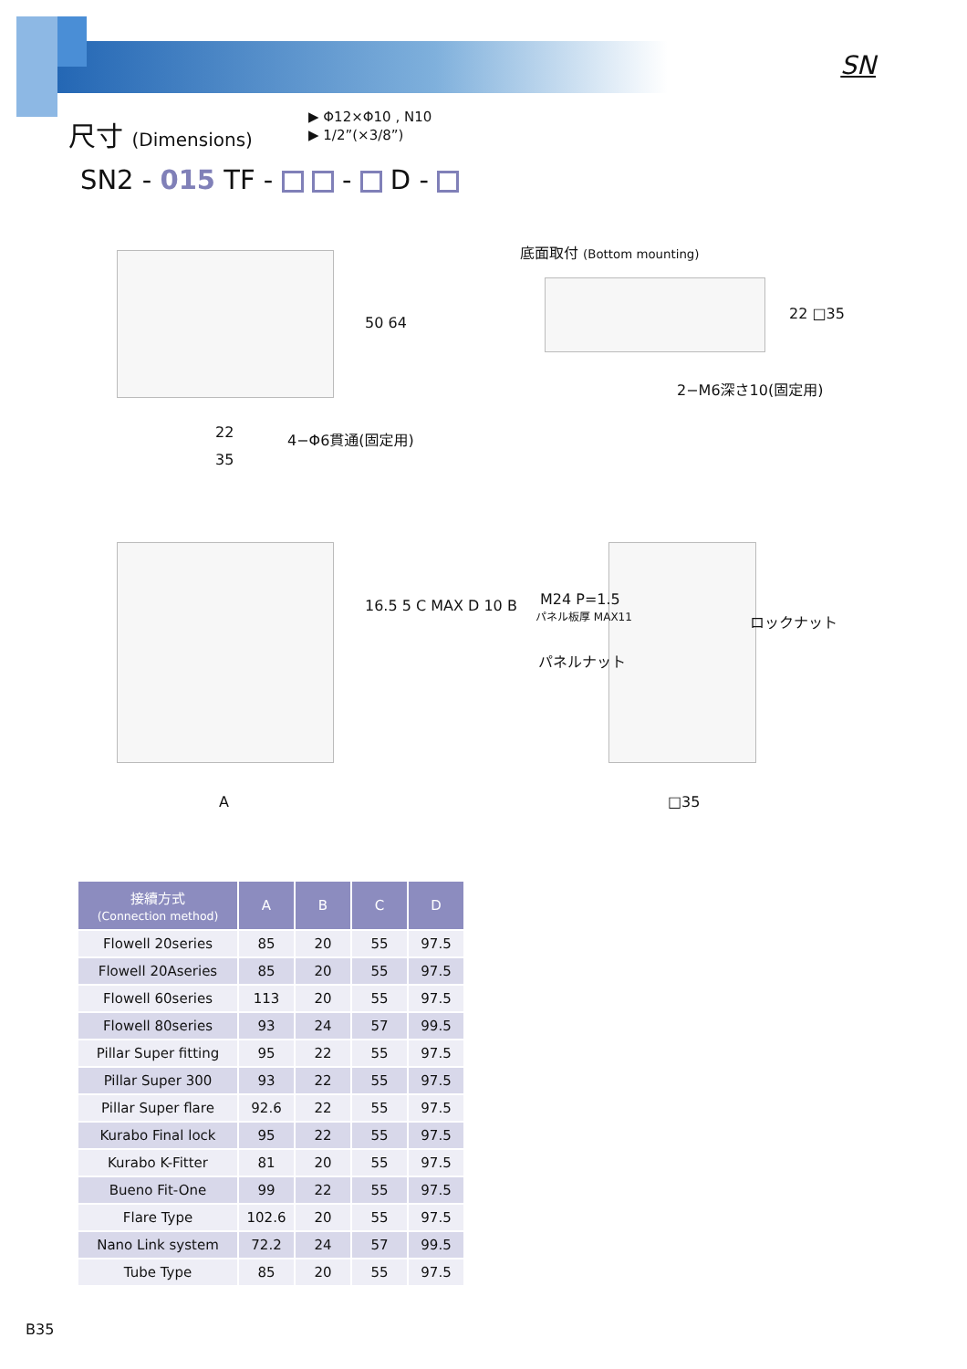SN
尺寸 (Dimensions)
▶ Φ12×Φ10 , N10
▶ 1/2”(×3/8”)
SN2 - 015 TF - - D -
50 64
22 4−Φ6貫通(固定用)
35
底面取付 (Bottom mounting)
22 □35
2−M6深さ10(固定用)
16.5 5 C MAX D 10 B
A
M24 P=1.5
パネル板厚 MAX11 ロックナット
パネルナット
□35
| 接續方式 (Connection method) | A | B | C | D |
| --- | --- | --- | --- | --- |
| Flowell 20series | 85 | 20 | 55 | 97.5 |
| Flowell 20Aseries | 85 | 20 | 55 | 97.5 |
| Flowell 60series | 113 | 20 | 55 | 97.5 |
| Flowell 80series | 93 | 24 | 57 | 99.5 |
| Pillar Super fitting | 95 | 22 | 55 | 97.5 |
| Pillar Super 300 | 93 | 22 | 55 | 97.5 |
| Pillar Super flare | 92.6 | 22 | 55 | 97.5 |
| Kurabo Final lock | 95 | 22 | 55 | 97.5 |
| Kurabo K-Fitter | 81 | 20 | 55 | 97.5 |
| Bueno Fit-One | 99 | 22 | 55 | 97.5 |
| Flare Type | 102.6 | 20 | 55 | 97.5 |
| Nano Link system | 72.2 | 24 | 57 | 99.5 |
| Tube Type | 85 | 20 | 55 | 97.5 |
B35